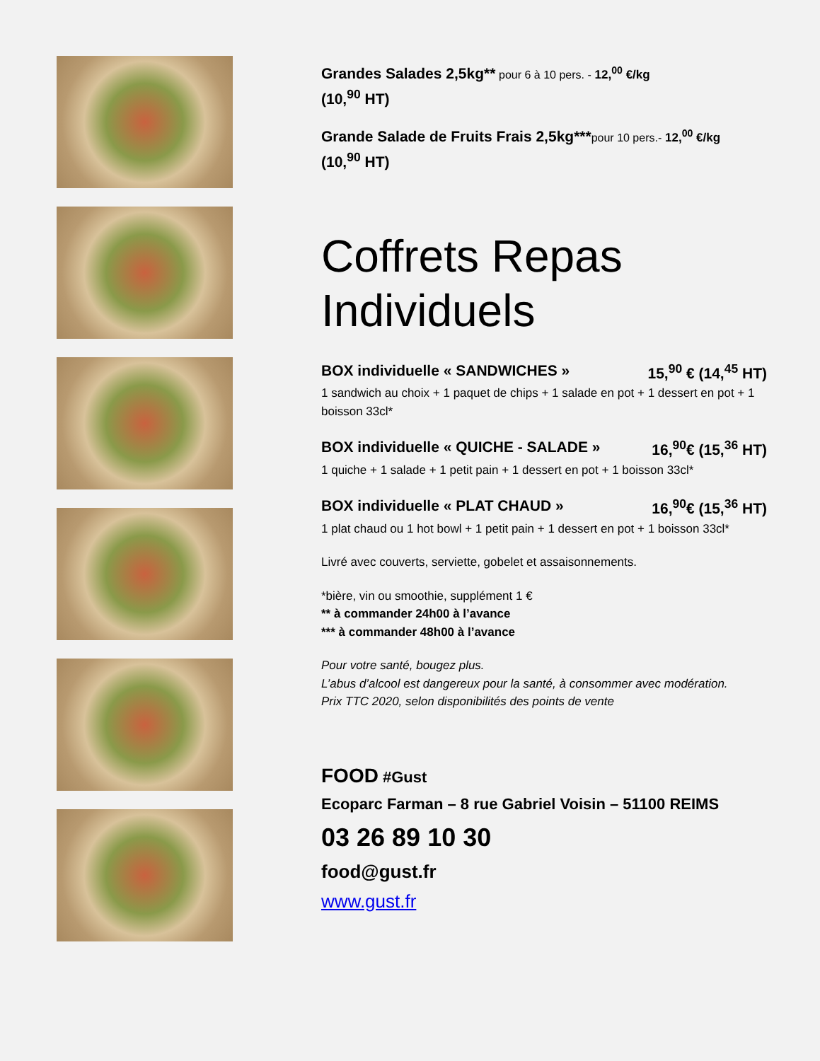Grandes Salades 2,5kg** pour 6 à 10 pers. - 12,<sup>00</sup> €/kg
(10,<sup>90</sup> HT)
Grande Salade de Fruits Frais 2,5kg***pour 10 pers.- 12,<sup>00</sup> €/kg
(10,<sup>90</sup> HT)
Coffrets Repas Individuels
BOX individuelle « SANDWICHES » 15,<sup>90</sup> € (14,<sup>45</sup> HT)
1 sandwich au choix + 1 paquet de chips + 1 salade en pot + 1 dessert en pot + 1 boisson 33cl*
BOX individuelle « QUICHE - SALADE » 16,<sup>90</sup>€ (15,<sup>36</sup> HT)
1 quiche + 1 salade + 1 petit pain + 1 dessert en pot + 1 boisson 33cl*
BOX individuelle « PLAT CHAUD » 16,<sup>90</sup>€ (15,<sup>36</sup> HT)
1 plat chaud ou 1 hot bowl + 1 petit pain + 1 dessert en pot + 1 boisson 33cl*
Livré avec couverts, serviette, gobelet et assaisonnements.
*bière, vin ou smoothie, supplément 1 €
** à commander 24h00 à l’avance
*** à commander 48h00 à l’avance
Pour votre santé, bougez plus.
L’abus d’alcool est dangereux pour la santé, à consommer avec modération.
Prix TTC 2020, selon disponibilités des points de vente
FOOD #Gust
Ecoparc Farman – 8 rue Gabriel Voisin – 51100 REIMS
03 26 89 10 30
food@gust.fr
www.gust.fr